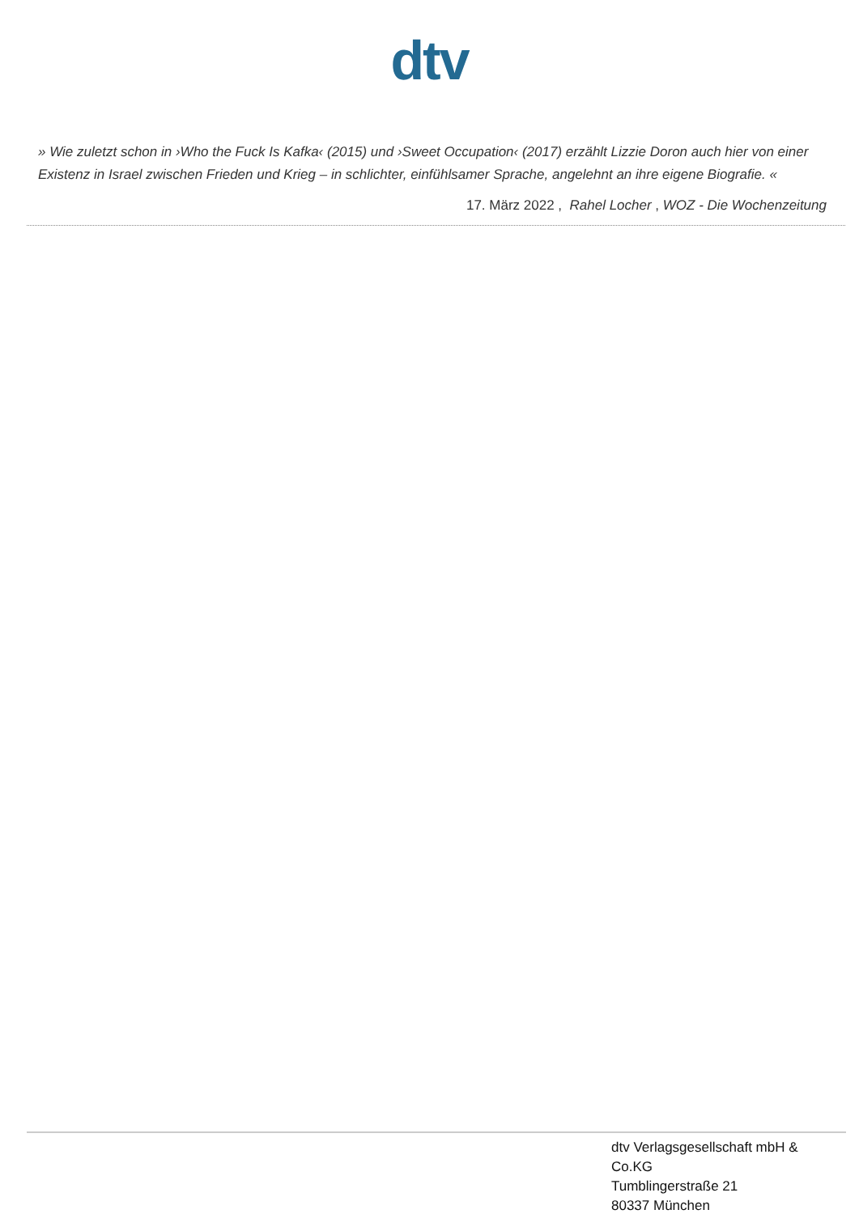dtv
» Wie zuletzt schon in ›Who the Fuck Is Kafka‹ (2015) und ›Sweet Occupation‹ (2017) erzählt Lizzie Doron auch hier von einer Existenz in Israel zwischen Frieden und Krieg – in schlichter, einfühlsamer Sprache, angelehnt an ihre eigene Biografie. «
17. März 2022 , Rahel Locher , WOZ - Die Wochenzeitung
dtv Verlagsgesellschaft mbH & Co.KG
Tumblingerstraße 21
80337 München